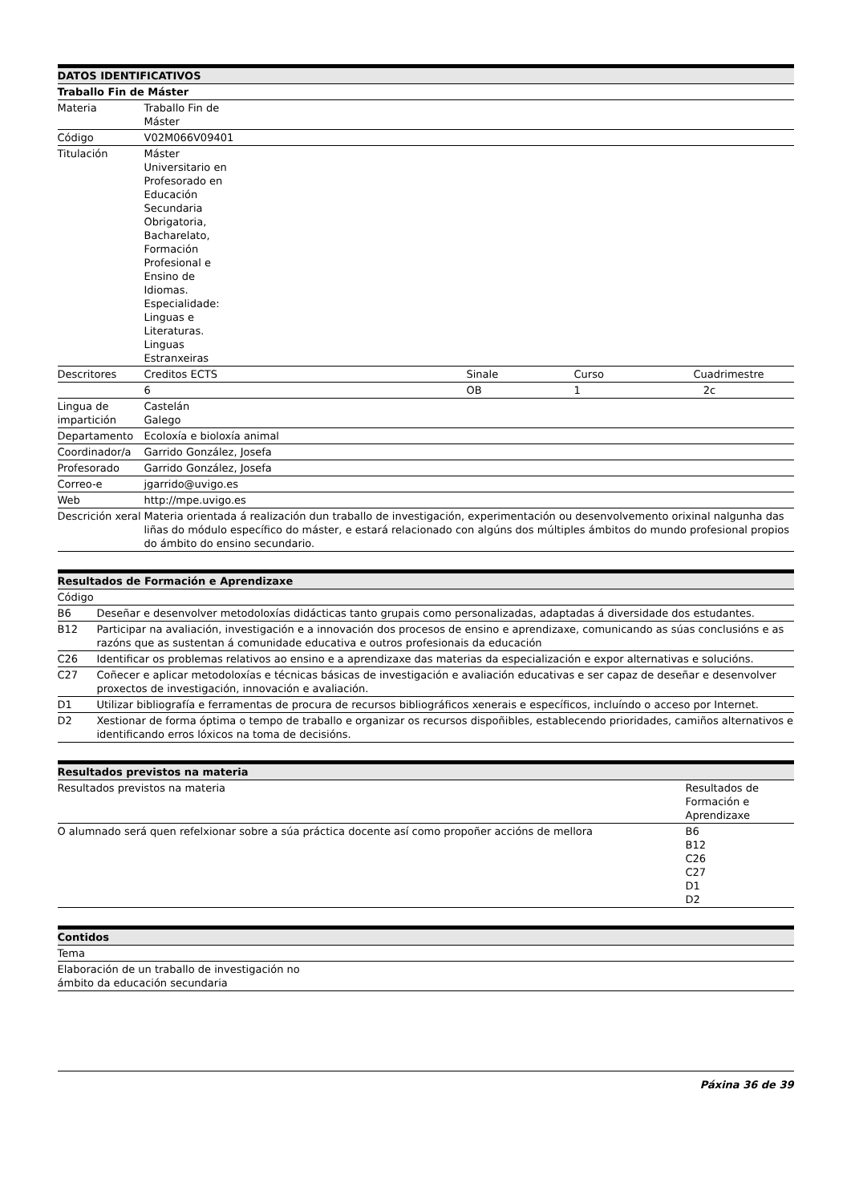| DATOS IDENTIFICATIVOS | | | | |
| --- | --- | --- | --- | --- |
| Traballo Fin de Máster | | | | |
| Materia | Traballo Fin de Máster | | | |
| Código | V02M066V09401 | | | |
| Titulación | Máster Universitario en Profesorado en Educación Secundaria Obrigatoria, Bacharelato, Formación Profesional e Ensino de Idiomas. Especialidade: Linguas e Literaturas. Linguas Estranxeiras | | | |
| Descritores | Creditos ECTS | | Sinale | Curso Cuadrimestre |
| | 6 | | OB | 1 2c |
| Lingua de impartición | Castelán Galego | | | |
| Departamento | Ecoloxía e bioloxía animal | | | |
| Coordinador/a | Garrido González, Josefa | | | |
| Profesorado | Garrido González, Josefa | | | |
| Correo-e | jgarrido@uvigo.es | | | |
| Web | http://mpe.uvigo.es | | | |
| Descrición xeral | Materia orientada á realización dun traballo de investigación, experimentación ou desenvolvemento orixinal nalgunha das liñas do módulo específico do máster, e estará relacionado con algúns dos múltiples ámbitos do mundo profesional propios do ámbito do ensino secundario. | | | |
| Resultados de Formación e Aprendizaxe | |
| --- | --- |
| Código | |
| B6 | Deseñar e desenvolver metodoloxías didácticas tanto grupais como personalizadas, adaptadas á diversidade dos estudantes. |
| B12 | Participar na avaliación, investigación e a innovación dos procesos de ensino e aprendizaxe, comunicando as súas conclusións e as razóns que as sustentan á comunidade educativa e outros profesionais da educación |
| C26 | Identificar os problemas relativos ao ensino e a aprendizaxe das materias da especialización e expor alternativas e solucións. |
| C27 | Coñecer e aplicar metodoloxías e técnicas básicas de investigación e avaliación educativas e ser capaz de deseñar e desenvolver proxectos de investigación, innovación e avaliación. |
| D1 | Utilizar bibliografía e ferramentas de procura de recursos bibliográficos xenerais e específicos, incluíndo o acceso por Internet. |
| D2 | Xestionar de forma óptima o tempo de traballo e organizar os recursos dispoñibles, establecendo prioridades, camiños alternativos e identificando erros lóxicos na toma de decisións. |
| Resultados previstos na materia | |
| --- | --- |
| Resultados previstos na materia | Resultados de Formación e Aprendizaxe |
| O alumnado será quen refelxionar sobre a súa práctica docente así como propoñer accións de mellora | B6 B12 C26 C27 D1 D2 |
| Contidos |
| --- |
| Tema |
| Elaboración de un traballo de investigación no ámbito da educación secundaria |
Páxina 36 de 39